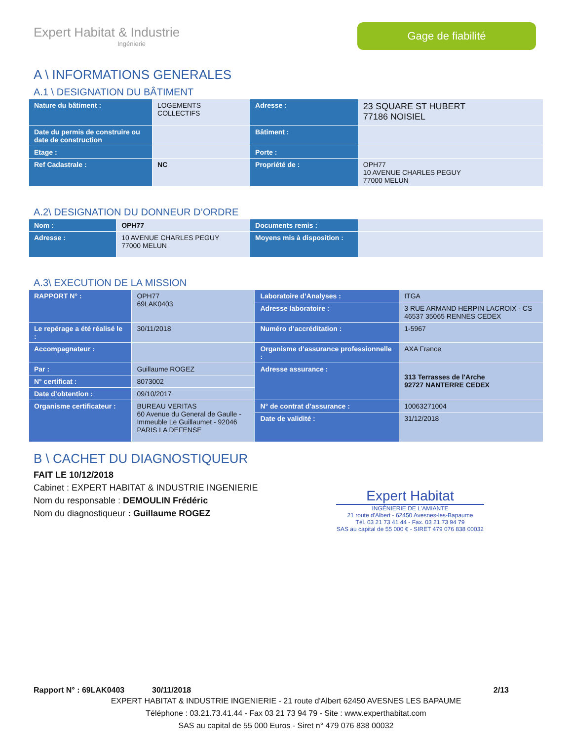Expert Habitat & Industrie
Ingénierie
Gage de fiabilité
A \ INFORMATIONS GENERALES
A.1 \ DESIGNATION DU BÂTIMENT
| Nature du bâtiment : | LOGEMENTS COLLECTIFS | Adresse : | 23 SQUARE ST HUBERT 77186 NOISIEL |
| Date du permis de construire ou date de construction | | Bâtiment : | |
| Etage : | | Porte : | |
| Ref Cadastrale : | NC | Propriété de : | OPH77 10 AVENUE CHARLES PEGUY 77000 MELUN |
A.2\ DESIGNATION DU DONNEUR D’ORDRE
| Nom : | OPH77 | Documents remis : | |
| Adresse : | 10 AVENUE CHARLES PEGUY 77000 MELUN | Moyens mis à disposition : | |
A.3\ EXECUTION DE LA MISSION
| RAPPORT N° : | OPH77 69LAK0403 | Laboratoire d’Analyses : | ITGA |
| | | Adresse laboratoire : | 3 RUE ARMAND HERPIN LACROIX - CS 46537 35065 RENNES CEDEX |
| Le repérage a été réalisé le : | 30/11/2018 | Numéro d’accréditation : | 1-5967 |
| Accompagnateur : | | Organisme d’assurance professionnelle : | AXA France |
| Par : | Guillaume ROGEZ | Adresse assurance : | 313 Terrasses de l'Arche 92727 NANTERRE CEDEX |
| N° certificat : | 8073002 | | |
| Date d’obtention : | 09/10/2017 | | |
| Organisme certificateur : | BUREAU VERITAS 60 Avenue du General de Gaulle - Immeuble Le Guillaumet - 92046 PARIS LA DEFENSE | N° de contrat d’assurance : | 10063271004 |
| | | Date de validité : | 31/12/2018 |
B \ CACHET DU DIAGNOSTIQUEUR
FAIT LE 10/12/2018
Cabinet : EXPERT HABITAT & INDUSTRIE INGENIERIE
Nom du responsable : DEMOULIN Frédéric
Nom du diagnostiqueur : Guillaume ROGEZ
Expert Habitat
INGÉNIERIE DE L'AMIANTE
21 route d'Albert - 62450 Avesnes-les-Bapaume
Tél. 03 21 73 41 44 - Fax. 03 21 73 94 79
SAS au capital de 55 000 € - SIRET 479 076 838 00032
Rapport N° : 69LAK0403 30/11/2018 2/13
EXPERT HABITAT & INDUSTRIE INGENIERIE - 21 route d'Albert 62450 AVESNES LES BAPAUME
Téléphone : 03.21.73.41.44 - Fax 03 21 73 94 79 - Site : www.experthabitat.com
SAS au capital de 55 000 Euros - Siret n° 479 076 838 00032